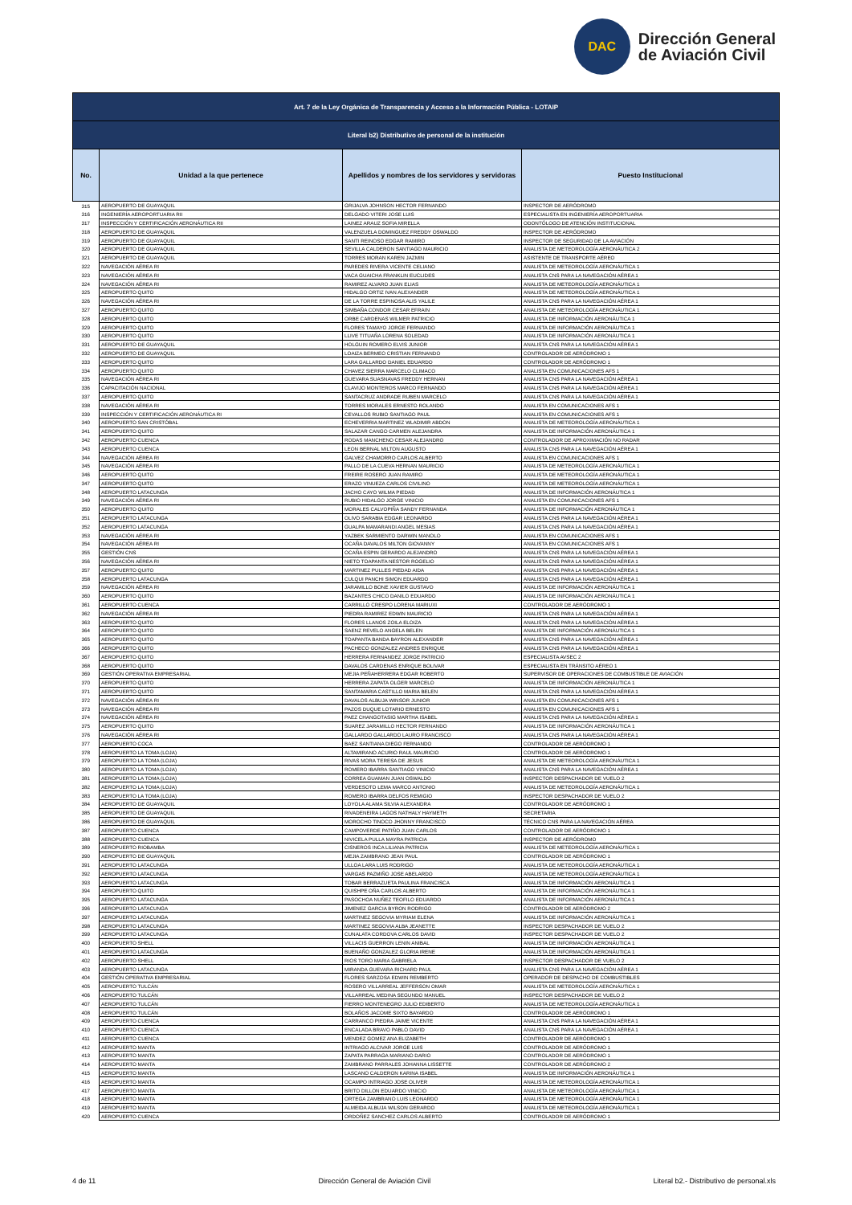DAC
Dirección General
de Aviación Civil
| Art. 7 de la Ley Orgánica de Transparencia y Acceso a la Información Pública - LOTAIP | | | |
| --- | --- | --- | --- |
| Literal b2) Distributivo de personal de la institución | | | |
| No. | Unidad a la que pertenece | Apellidos y nombres de los servidores y servidoras | Puesto Institucional |
| 315 | AEROPUERTO DE GUAYAQUIL | GRIJALVA JOHNSON HECTOR FERNANDO | INSPECTOR DE AERÓDROMO |
| 316 | INGENIERÍA AEROPORTUARIA RII | DELGADO VITERI JOSE LUIS | ESPECIALISTA EN INGENIERÍA AEROPORTUARIA |
| 317 | INSPECCIÓN Y CERTIFICACIÓN AERONÁUTICA RII | LAINEZ ARAUZ SOFIA MIRELLA | ODONTÓLOGO DE ATENCIÓN INSTITUCIONAL |
| 318 | AEROPUERTO DE GUAYAQUIL | VALENZUELA DOMINGUEZ FREDDY OSWALDO | INSPECTOR DE AERÓDROMO |
| 319 | AEROPUERTO DE GUAYAQUIL | SANTI REINOSO EDGAR RAMIRO | INSPECTOR DE SEGURIDAD DE LA AVIACIÓN |
| 320 | AEROPUERTO DE GUAYAQUIL | SEVILLA CALDERON SANTIAGO MAURICIO | ANALISTA DE METEOROLOGÍA AERONÁUTICA 2 |
| 321 | AEROPUERTO DE GUAYAQUIL | TORRES MORAN KAREN JAZMIN | ASISTENTE DE TRANSPORTE AÉREO |
| 322 | NAVEGACIÓN AÉREA RI | PAREDES RIVERA VICENTE CELIANO | ANALISTA DE METEOROLOGÍA AERONÁUTICA 1 |
| 323 | NAVEGACIÓN AÉREA RI | VACA GUAICHA FRANKLIN EUCLIDES | ANALISTA CNS PARA LA NAVEGACIÓN AÉREA 1 |
| 324 | NAVEGACIÓN AÉREA RI | RAMIREZ ALVARO JUAN ELIAS | ANALISTA DE METEOROLOGÍA AERONÁUTICA 1 |
| 325 | AEROPUERTO QUITO | HIDALGO ORTIZ IVAN ALEXANDER | ANALISTA DE METEOROLOGÍA AERONÁUTICA 1 |
| 326 | NAVEGACIÓN AÉREA RI | DE LA TORRE ESPINOSA ALIS YALILE | ANALISTA CNS PARA LA NAVEGACIÓN AÉREA 1 |
| 327 | AEROPUERTO QUITO | SIMBAÑA CONDOR CESAR EFRAIN | ANALISTA DE METEOROLOGÍA AERONÁUTICA 1 |
| 328 | AEROPUERTO QUITO | ORBE CARDENAS WILMER PATRICIO | ANALISTA DE INFORMACIÓN AERONÁUTICA 1 |
| 329 | AEROPUERTO QUITO | FLORES TAMAYO JORGE FERNANDO | ANALISTA DE INFORMACIÓN AERONÁUTICA 1 |
| 330 | AEROPUERTO QUITO | LLIVE TITUAÑA LORENA SOLEDAD | ANALISTA DE INFORMACIÓN AERONÁUTICA 1 |
| 331 | AEROPUERTO DE GUAYAQUIL | HOLGUIN ROMERO ELVIS JUNIOR | ANALISTA CNS PARA LA NAVEGACIÓN AÉREA 1 |
| 332 | AEROPUERTO DE GUAYAQUIL | LOAIZA BERMEO CRISTIAN FERNANDO | CONTROLADOR DE AERÓDROMO 1 |
| 333 | AEROPUERTO QUITO | LARA GALLARDO DANIEL EDUARDO | CONTROLADOR DE AERÓDROMO 1 |
| 334 | AEROPUERTO QUITO | CHAVEZ SIERRA MARCELO CLIMACO | ANALISTA EN COMUNICACIONES AFS 1 |
| 335 | NAVEGACIÓN AÉREA RI | GUEVARA SUASNAVAS FREDDY HERNAN | ANALISTA CNS PARA LA NAVEGACIÓN AÉREA 1 |
| 336 | CAPACITACIÓN NACIONAL | CLAVIJO MONTEROS MARCO FERNANDO | ANALISTA CNS PARA LA NAVEGACIÓN AÉREA 1 |
| 337 | AEROPUERTO QUITO | SANTACRUZ ANDRADE RUBEN MARCELO | ANALISTA CNS PARA LA NAVEGACIÓN AÉREA 1 |
| 338 | NAVEGACIÓN AÉREA RI | TORRES MORALES ERNESTO ROLANDO | ANALISTA EN COMUNICACIONES AFS 1 |
| 339 | INSPECCIÓN Y CERTIFICACIÓN AERONÁUTICA RI | CEVALLOS RUBIO SANTIAGO PAUL | ANALISTA EN COMUNICACIONES AFS 1 |
| 340 | AEROPUERTO SAN CRISTÓBAL | ECHEVERRIA MARTINEZ WLADIMIR ABDON | ANALISTA DE METEOROLOGÍA AERONÁUTICA 1 |
| 341 | AEROPUERTO QUITO | SALAZAR CANGO CARMEN ALEJANDRA | ANALISTA DE INFORMACIÓN AERONÁUTICA 1 |
| 342 | AEROPUERTO CUENCA | RODAS MANCHENO CESAR ALEJANDRO | CONTROLADOR DE APROXIMACIÓN NO RADAR |
| 343 | AEROPUERTO CUENCA | LEON BERNAL MILTON AUGUSTO | ANALISTA CNS PARA LA NAVEGACIÓN AÉREA 1 |
| 344 | NAVEGACIÓN AÉREA RI | GALVEZ CHAMORRO CARLOS ALBERTO | ANALISTA EN COMUNICACIONES AFS 1 |
| 345 | NAVEGACIÓN AÉREA RI | PALLO DE LA CUEVA HERNAN MAURICIO | ANALISTA DE METEOROLOGÍA AERONÁUTICA 1 |
| 346 | AEROPUERTO QUITO | FREIRE ROSERO JUAN RAMIRO | ANALISTA DE METEOROLOGÍA AERONÁUTICA 1 |
| 347 | AEROPUERTO QUITO | ERAZO VINUEZA CARLOS CIVILINO | ANALISTA DE METEOROLOGÍA AERONÁUTICA 1 |
| 348 | AEROPUERTO LATACUNGA | JACHO CAYO WILMA PIEDAD | ANALISTA DE INFORMACIÓN AERONÁUTICA 1 |
| 349 | NAVEGACIÓN AÉREA RI | RUBIO HIDALGO JORGE VINICIO | ANALISTA EN COMUNICACIONES AFS 1 |
| 350 | AEROPUERTO QUITO | MORALES CALVOPIÑA SANDY FERNANDA | ANALISTA DE INFORMACIÓN AERONÁUTICA 1 |
| 351 | AEROPUERTO LATACUNGA | OLIVO SARABIA EDGAR LEONARDO | ANALISTA CNS PARA LA NAVEGACIÓN AÉREA 1 |
| 352 | AEROPUERTO LATACUNGA | GUALPA MAMARANDI ANGEL MESIAS | ANALISTA CNS PARA LA NAVEGACIÓN AÉREA 1 |
| 353 | NAVEGACIÓN AÉREA RI | YAZBEK SARMIENTO DARWIN MANOLO | ANALISTA EN COMUNICACIONES AFS 1 |
| 354 | NAVEGACIÓN AÉREA RI | OCAÑA DAVALOS MILTON GIOVANNY | ANALISTA EN COMUNICACIONES AFS 1 |
| 355 | GESTIÓN CNS | OCAÑA ESPIN GERARDO ALEJANDRO | ANALISTA CNS PARA LA NAVEGACIÓN AÉREA 1 |
| 356 | NAVEGACIÓN AÉREA RI | NIETO TOAPANTA NESTOR ROGELIO | ANALISTA CNS PARA LA NAVEGACIÓN AÉREA 1 |
| 357 | AEROPUERTO QUITO | MARTINEZ PULLES PIEDAD AIDA | ANALISTA CNS PARA LA NAVEGACIÓN AÉREA 1 |
| 358 | AEROPUERTO LATACUNGA | CULQUI PANCHI SIMON EDUARDO | ANALISTA CNS PARA LA NAVEGACIÓN AÉREA 1 |
| 359 | NAVEGACIÓN AÉREA RI | JARAMILLO BONE XAVIER GUSTAVO | ANALISTA DE INFORMACIÓN AERONÁUTICA 1 |
| 360 | AEROPUERTO QUITO | BAZANTES CHICO DANILO EDUARDO | ANALISTA DE INFORMACIÓN AERONÁUTICA 1 |
| 361 | AEROPUERTO CUENCA | CARRILLO CRESPO LORENA MARIUXI | CONTROLADOR DE AERÓDROMO 1 |
| 362 | NAVEGACIÓN AÉREA RI | PIEDRA RAMIREZ EDWIN MAURICIO | ANALISTA CNS PARA LA NAVEGACIÓN AÉREA 1 |
| 363 | AEROPUERTO QUITO | FLORES LLANOS ZOILA ELOIZA | ANALISTA CNS PARA LA NAVEGACIÓN AÉREA 1 |
| 364 | AEROPUERTO QUITO | SAENZ REVELO ANGELA BELEN | ANALISTA DE INFORMACIÓN AERONÁUTICA 1 |
| 365 | AEROPUERTO QUITO | TOAPANTA BANDA BAYRON ALEXANDER | ANALISTA CNS PARA LA NAVEGACIÓN AÉREA 1 |
| 366 | AEROPUERTO QUITO | PACHECO GONZALEZ ANDRES ENRIQUE | ANALISTA CNS PARA LA NAVEGACIÓN AÉREA 1 |
| 367 | AEROPUERTO QUITO | HERRERA FERNANDEZ JORGE PATRICIO | ESPECIALISTA AVSEC 2 |
| 368 | AEROPUERTO QUITO | DAVALOS CARDENAS ENRIQUE BOLIVAR | ESPECIALISTA EN TRÁNSITO AÉREO 1 |
| 369 | GESTIÓN OPERATIVA EMPRESARIAL | MEJIA PEÑAHERRERA EDGAR ROBERTO | SUPERVISOR DE OPERACIONES DE COMBUSTIBLE DE AVIACIÓN |
| 370 | AEROPUERTO QUITO | HERRERA ZAPATA OLGER MARCELO | ANALISTA DE INFORMACIÓN AERONÁUTICA 1 |
| 371 | AEROPUERTO QUITO | SANTAMARIA CASTILLO MARIA BELEN | ANALISTA CNS PARA LA NAVEGACIÓN AÉREA 1 |
| 372 | NAVEGACIÓN AÉREA RI | DAVALOS ALBUJA WINSOR JUNIOR | ANALISTA EN COMUNICACIONES AFS 1 |
| 373 | NAVEGACIÓN AÉREA RI | PAZOS DUQUE LOTARIO ERNESTO | ANALISTA EN COMUNICACIONES AFS 1 |
| 374 | NAVEGACIÓN AÉREA RI | PAEZ CHANGOTASIG MARTHA ISABEL | ANALISTA CNS PARA LA NAVEGACIÓN AÉREA 1 |
| 375 | AEROPUERTO QUITO | SUAREZ JARAMILLO HECTOR FERNANDO | ANALISTA DE INFORMACIÓN AERONÁUTICA 1 |
| 376 | NAVEGACIÓN AÉREA RI | GALLARDO GALLARDO LAURO FRANCISCO | ANALISTA CNS PARA LA NAVEGACIÓN AÉREA 1 |
| 377 | AEROPUERTO COCA | BAEZ SANTIANA DIEGO FERNANDO | CONTROLADOR DE AERÓDROMO 1 |
| 378 | AEROPUERTO LA TOMA (LOJA) | ALTAMIRANO ACURIO RAUL MAURICIO | CONTROLADOR DE AERÓDROMO 1 |
| 379 | AEROPUERTO LA TOMA (LOJA) | RIVAS MORA TERESA DE JESUS | ANALISTA DE METEOROLOGÍA AERONÁUTICA 1 |
| 380 | AEROPUERTO LA TOMA (LOJA) | ROMERO IBARRA SANTIAGO VINICIO | ANALISTA CNS PARA LA NAVEGACIÓN AÉREA 1 |
| 381 | AEROPUERTO LA TOMA (LOJA) | CORREA GUAMAN JUAN OSWALDO | INSPECTOR DESPACHADOR DE VUELO 2 |
| 382 | AEROPUERTO LA TOMA (LOJA) | VERDESOTO LEMA MARCO ANTONIO | ANALISTA DE METEOROLOGÍA AERONÁUTICA 1 |
| 383 | AEROPUERTO LA TOMA (LOJA) | ROMERO IBARRA DELFOS REMIGIO | INSPECTOR DESPACHADOR DE VUELO 2 |
| 384 | AEROPUERTO DE GUAYAQUIL | LOYOLA ALAMA SILVIA ALEXANDRA | CONTROLADOR DE AERÓDROMO 1 |
| 385 | AEROPUERTO DE GUAYAQUIL | RIVADENEIRA LAGOS NATHALY HAYMETH | SECRETARIA |
| 386 | AEROPUERTO DE GUAYAQUIL | MOROCHO TINOCO JHONNY FRANCISCO | TÉCNICO CNS PARA LA NAVEGACIÓN AÉREA |
| 387 | AEROPUERTO CUENCA | CAMPOVERDE PATIÑO JUAN CARLOS | CONTROLADOR DE AERÓDROMO 1 |
| 388 | AEROPUERTO CUENCA | NIVICELA PULLA MAYRA PATRICIA | INSPECTOR DE AERÓDROMO |
| 389 | AEROPUERTO RIOBAMBA | CISNEROS INCA LILIANA PATRICIA | ANALISTA DE METEOROLOGÍA AERONÁUTICA 1 |
| 390 | AEROPUERTO DE GUAYAQUIL | MEJIA ZAMBRANO JEAN PAUL | CONTROLADOR DE AERÓDROMO 1 |
| 391 | AEROPUERTO LATACUNGA | ULLOA LARA LUIS RODRIGO | ANALISTA DE METEOROLOGÍA AERONÁUTICA 1 |
| 392 | AEROPUERTO LATACUNGA | VARGAS PAZMIÑO JOSE ABELARDO | ANALISTA DE METEOROLOGÍA AERONÁUTICA 1 |
| 393 | AEROPUERTO LATACUNGA | TOBAR BERRAZUETA PAULINA FRANCISCA | ANALISTA DE INFORMACIÓN AERONÁUTICA 1 |
| 394 | AEROPUERTO QUITO | QUISHPE OÑA CARLOS ALBERTO | ANALISTA DE INFORMACIÓN AERONÁUTICA 1 |
| 395 | AEROPUERTO LATACUNGA | PASOCHOA NUÑEZ TEOFILO EDUARDO | ANALISTA DE INFORMACIÓN AERONÁUTICA 1 |
| 396 | AEROPUERTO LATACUNGA | JIMENEZ GARCIA BYRON RODRIGO | CONTROLADOR DE AERÓDROMO 2 |
| 397 | AEROPUERTO LATACUNGA | MARTINEZ SEGOVIA MYRIAM ELENA | ANALISTA DE INFORMACIÓN AERONÁUTICA 1 |
| 398 | AEROPUERTO LATACUNGA | MARTINEZ SEGOVIA ALBA JEANETTE | INSPECTOR DESPACHADOR DE VUELO 2 |
| 399 | AEROPUERTO LATACUNGA | CUNALATA CORDOVA CARLOS DAVID | INSPECTOR DESPACHADOR DE VUELO 2 |
| 400 | AEROPUERTO SHELL | VILLACIS GUERRON LENIN ANIBAL | ANALISTA DE INFORMACIÓN AERONÁUTICA 1 |
| 401 | AEROPUERTO LATACUNGA | BUENAÑO GONZALEZ GLORIA IRENE | ANALISTA DE INFORMACIÓN AERONÁUTICA 1 |
| 402 | AEROPUERTO SHELL | RIOS TORO MARIA GABRIELA | INSPECTOR DESPACHADOR DE VUELO 2 |
| 403 | AEROPUERTO LATACUNGA | MIRANDA GUEVARA RICHARD PAUL | ANALISTA CNS PARA LA NAVEGACIÓN AÉREA 1 |
| 404 | GESTIÓN OPERATIVA EMPRESARIAL | FLORES SARZOSA EDWIN REMBERTO | OPERADOR DE DESPACHO DE COMBUSTIBLES |
| 405 | AEROPUERTO TULCÁN | ROSERO VILLARREAL JEFFERSON OMAR | ANALISTA DE METEOROLOGÍA AERONÁUTICA 1 |
| 406 | AEROPUERTO TULCÁN | VILLARREAL MEDINA SEGUNDO MANUEL | INSPECTOR DESPACHADOR DE VUELO 2 |
| 407 | AEROPUERTO TULCÁN | FIERRO MONTENEGRO JULIO EDIBERTO | ANALISTA DE METEOROLOGÍA AERONÁUTICA 1 |
| 408 | AEROPUERTO TULCÁN | BOLAÑOS JACOME SIXTO BAYARDO | CONTROLADOR DE AERÓDROMO 1 |
| 409 | AEROPUERTO CUENCA | CARRANCO PIEDRA JAIME VICENTE | ANALISTA CNS PARA LA NAVEGACIÓN AÉREA 1 |
| 410 | AEROPUERTO CUENCA | ENCALADA BRAVO PABLO DAVID | ANALISTA CNS PARA LA NAVEGACIÓN AÉREA 1 |
| 411 | AEROPUERTO CUENCA | MENDEZ GOMEZ ANA ELIZABETH | CONTROLADOR DE AERÓDROMO 1 |
| 412 | AEROPUERTO MANTA | INTRIAGO ALCIVAR JORGE LUIS | CONTROLADOR DE AERÓDROMO 1 |
| 413 | AEROPUERTO MANTA | ZAPATA PARRAGA MARIANO DARIO | CONTROLADOR DE AERÓDROMO 1 |
| 414 | AEROPUERTO MANTA | ZAMBRANO PARRALES JOHANNA LISSETTE | CONTROLADOR DE AERÓDROMO 2 |
| 415 | AEROPUERTO MANTA | LASCANO CALDERON KARINA ISABEL | ANALISTA DE INFORMACIÓN AERONÁUTICA 1 |
| 416 | AEROPUERTO MANTA | OCAMPO INTRIAGO JOSE OLIVER | ANALISTA DE METEOROLOGÍA AERONÁUTICA 1 |
| 417 | AEROPUERTO MANTA | BRITO DILLON EDUARDO VINICIO | ANALISTA DE METEOROLOGÍA AERONÁUTICA 1 |
| 418 | AEROPUERTO MANTA | ORTEGA ZAMBRANO LUIS LEONARDO | ANALISTA DE METEOROLOGÍA AERONÁUTICA 1 |
| 419 | AEROPUERTO MANTA | ALMEIDA ALBUJA WILSON GERARDO | ANALISTA DE METEOROLOGÍA AERONÁUTICA 1 |
| 420 | AEROPUERTO CUENCA | ORDOÑEZ SANCHEZ CARLOS ALBERTO | CONTROLADOR DE AERÓDROMO 1 |
4 de 11 Dirección General de Aviación Civil Literal b2.- Distributivo de personal.xls